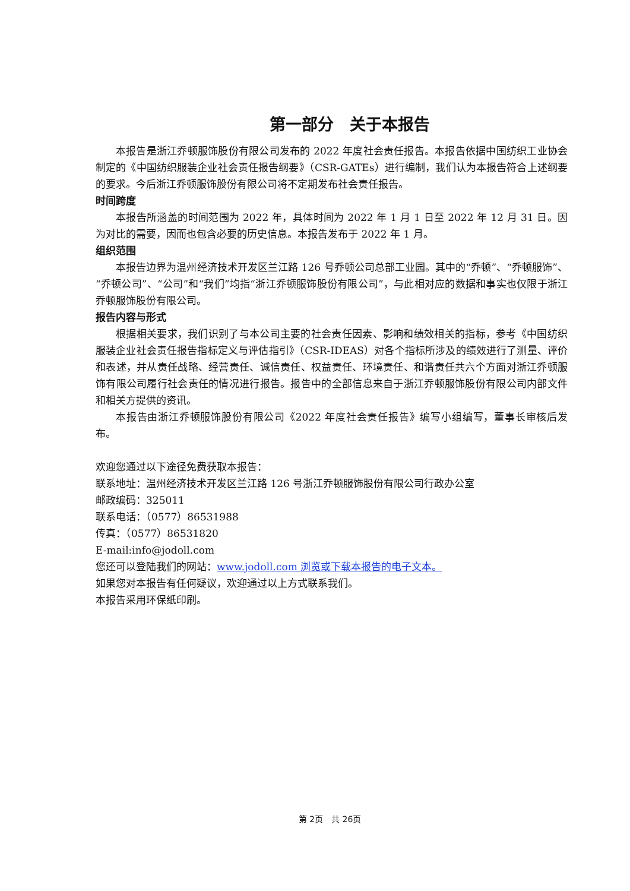第一部分　关于本报告
本报告是浙江乔顿服饰股份有限公司发布的 2022 年度社会责任报告。本报告依据中国纺织工业协会制定的《中国纺织服装企业社会责任报告纲要》（CSR-GATEs）进行编制，我们认为本报告符合上述纲要的要求。今后浙江乔顿服饰股份有限公司将不定期发布社会责任报告。
时间跨度
本报告所涵盖的时间范围为 2022 年，具体时间为 2022 年 1 月 1 日至 2022 年 12 月 31 日。因为对比的需要，因而也包含必要的历史信息。本报告发布于 2022 年 1 月。
组织范围
本报告边界为温州经济技术开发区兰江路 126 号乔顿公司总部工业园。其中的“乔顿”、“乔顿服饰”、“乔顿公司”、“公司”和“我们”均指“浙江乔顿服饰股份有限公司”，与此相对应的数据和事实也仅限于浙江乔顿服饰股份有限公司。
报告内容与形式
根据相关要求，我们识别了与本公司主要的社会责任因素、影响和绩效相关的指标，参考《中国纺织服装企业社会责任报告指标定义与评估指引》（CSR-IDEAS）对各个指标所涉及的绩效进行了测量、评价和表述，并从责任战略、经营责任、诚信责任、权益责任、环境责任、和谐责任共六个方面对浙江乔顿服饰有限公司履行社会责任的情况进行报告。报告中的全部信息来自于浙江乔顿服饰股份有限公司内部文件和相关方提供的资讯。
本报告由浙江乔顿服饰股份有限公司《2022 年度社会责任报告》编写小组编写，董事长审核后发布。
欢迎您通过以下途径免费获取本报告：
联系地址：温州经济技术开发区兰江路 126 号浙江乔顿服饰股份有限公司行政办公室
邮政编码：325011
联系电话：（0577）86531988
传真：（0577）86531820
E-mail:info@jodoll.com
您还可以登陆我们的网站：www.jodoll.com 浏览或下载本报告的电子文本。
如果您对本报告有任何疑议，欢迎通过以上方式联系我们。
本报告采用环保纸印刷。
第 2页　共 26页